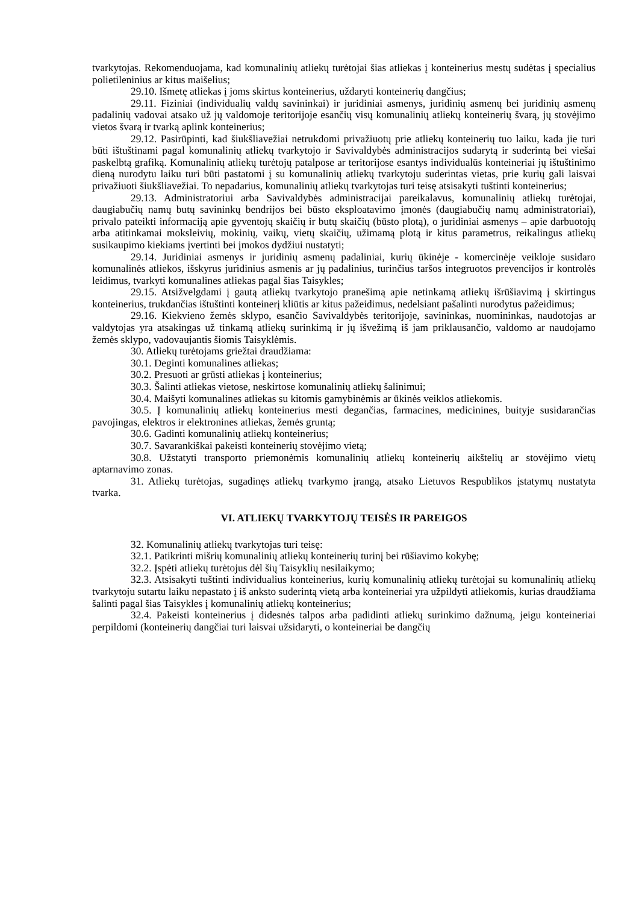tvarkytojas. Rekomenduojama, kad komunalinių atliekų turėtojai šias atliekas į konteinerius mestų sudėtas į specialius polietileninius ar kitus maišelius;
29.10. Išmetę atliekas į joms skirtus konteinerius, uždaryti konteinerių dangčius;
29.11. Fiziniai (individualių valdų savininkai) ir juridiniai asmenys, juridinių asmenų bei juridinių asmenų padalinių vadovai atsako už jų valdomoje teritorijoje esančių visų komunalinių atliekų konteinerių švarą, jų stovėjimo vietos švarą ir tvarką aplink konteinerius;
29.12. Pasirūpinti, kad šiukšliavežiai netrukdomi privažiuotų prie atliekų konteinerių tuo laiku, kada jie turi būti ištuštinami pagal komunalinių atliekų tvarkytojo ir Savivaldybės administracijos sudarytą ir suderintą bei viešai paskelbtą grafiką. Komunalinių atliekų turėtojų patalpose ar teritorijose esantys individualūs konteineriai jų ištuštinimo dieną nurodytu laiku turi būti pastatomi į su komunalinių atliekų tvarkytoju suderintas vietas, prie kurių gali laisvai privažiuoti šiukšliavežiai. To nepadarius, komunalinių atliekų tvarkytojas turi teisę atsisakyti tuštinti konteinerius;
29.13. Administratoriui arba Savivaldybės administracijai pareikalavus, komunalinių atliekų turėtojai, daugiabučių namų butų savininkų bendrijos bei būsto eksploatavimo įmonės (daugiabučių namų administratoriai), privalo pateikti informaciją apie gyventojų skaičių ir butų skaičių (būsto plotą), o juridiniai asmenys – apie darbuotojų arba atitinkamai moksleivių, mokinių, vaikų, vietų skaičių, užimamą plotą ir kitus parametrus, reikalingus atliekų susikaupimo kiekiams įvertinti bei įmokos dydžiui nustatyti;
29.14. Juridiniai asmenys ir juridinių asmenų padaliniai, kurių ūkinėje - komercinėje veikloje susidaro komunalinės atliekos, išskyrus juridinius asmenis ar jų padalinius, turinčius taršos integruotos prevencijos ir kontrolės leidimus, tvarkyti komunalines atliekas pagal šias Taisykles;
29.15. Atsižvelgdami į gautą atliekų tvarkytojo pranešimą apie netinkamą atliekų išrūšiavimą į skirtingus konteinerius, trukdančias ištuštinti konteinerį kliūtis ar kitus pažeidimus, nedelsiant pašalinti nurodytus pažeidimus;
29.16. Kiekvieno žemės sklypo, esančio Savivaldybės teritorijoje, savininkas, nuomininkas, naudotojas ar valdytojas yra atsakingas už tinkamą atliekų surinkimą ir jų išvežimą iš jam priklausančio, valdomo ar naudojamo žemės sklypo, vadovaujantis šiomis Taisyklėmis.
30. Atliekų turėtojams griežtai draudžiama:
30.1. Deginti komunalines atliekas;
30.2. Presuoti ar grūsti atliekas į konteinerius;
30.3. Šalinti atliekas vietose, neskirtose komunalinių atliekų šalinimui;
30.4. Maišyti komunalines atliekas su kitomis gamybinėmis ar ūkinės veiklos atliekomis.
30.5. Į komunalinių atliekų konteinerius mesti degančias, farmacines, medicinines, buityje susidarančias pavojingas, elektros ir elektronines atliekas, žemės gruntą;
30.6. Gadinti komunalinių atliekų konteinerius;
30.7. Savarankiškai pakeisti konteinerių stovėjimo vietą;
30.8. Užstatyti transporto priemonėmis komunalinių atliekų konteinerių aikštelių ar stovėjimo vietų aptarnavimo zonas.
31. Atliekų turėtojas, sugadinęs atliekų tvarkymo įrangą, atsako Lietuvos Respublikos įstatymų nustatyta tvarka.
VI. ATLIEKŲ TVARKYTOJŲ TEISĖS IR PAREIGOS
32. Komunalinių atliekų tvarkytojas turi teisę:
32.1. Patikrinti mišrių komunalinių atliekų konteinerių turinį bei rūšiavimo kokybę;
32.2. Įspėti atliekų turėtojus dėl šių Taisyklių nesilaikymo;
32.3. Atsisakyti tuštinti individualius konteinerius, kurių komunalinių atliekų turėtojai su komunalinių atliekų tvarkytoju sutartu laiku nepastato į iš anksto suderintą vietą arba konteineriai yra užpildyti atliekomis, kurias draudžiama šalinti pagal šias Taisykles į komunalinių atliekų konteinerius;
32.4. Pakeisti konteinerius į didesnės talpos arba padidinti atliekų surinkimo dažnumą, jeigu konteineriai perpildomi (konteinerių dangčiai turi laisvai užsidaryti, o konteineriai be dangčių